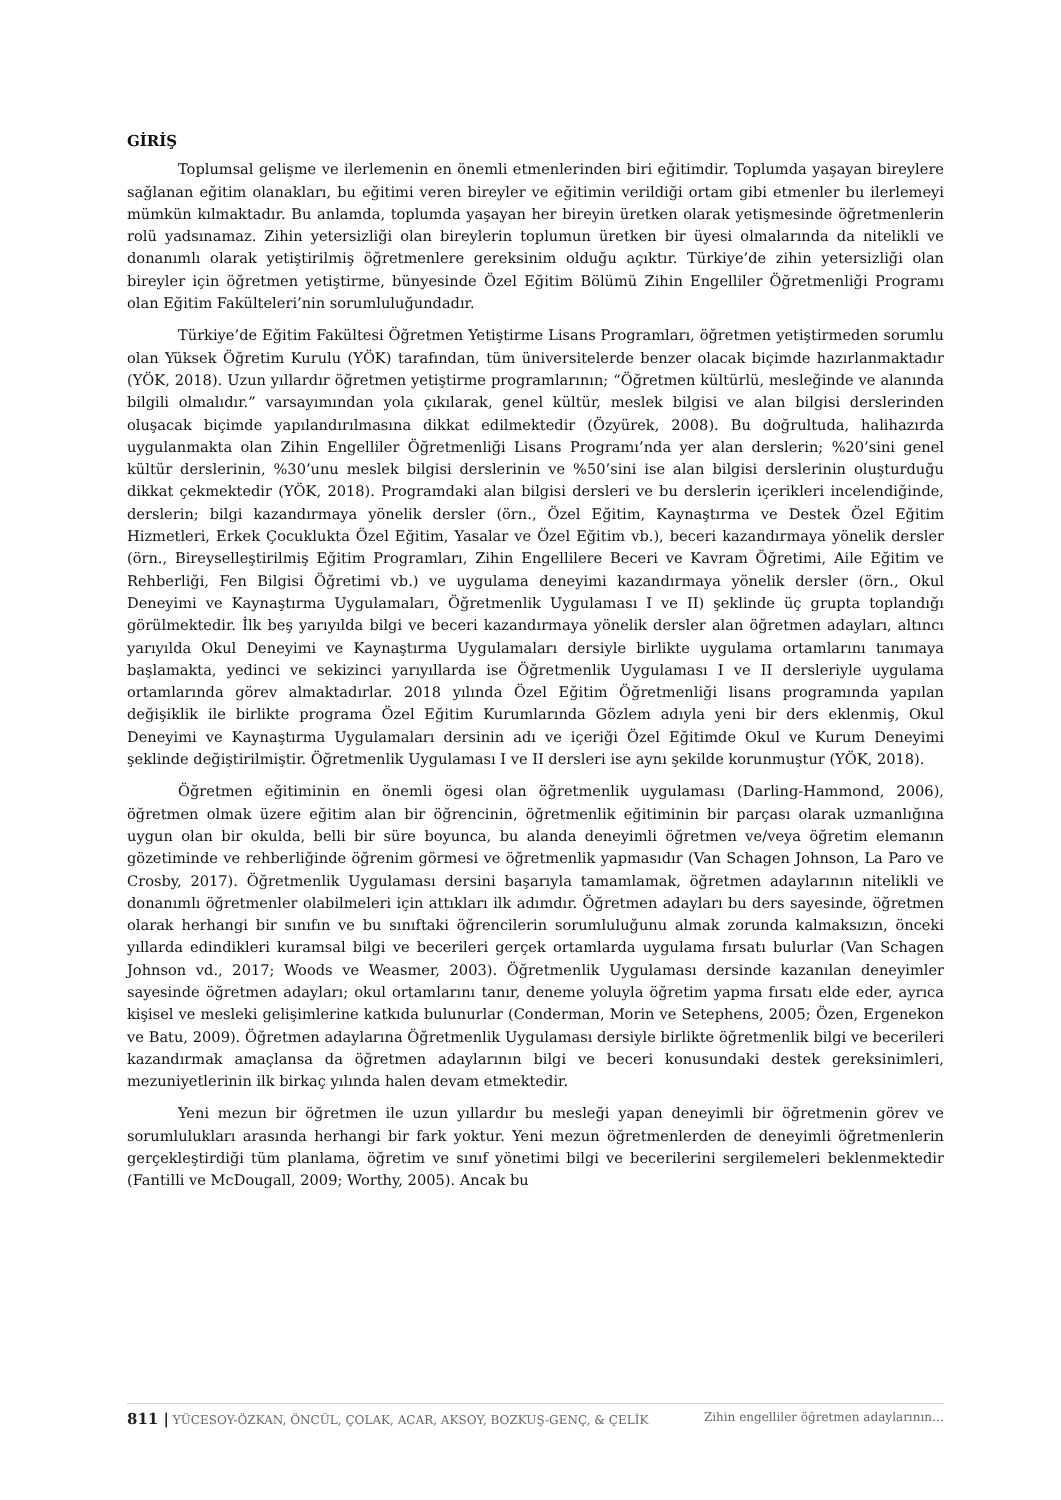GİRİŞ
Toplumsal gelişme ve ilerlemenin en önemli etmenlerinden biri eğitimdir. Toplumda yaşayan bireylere sağlanan eğitim olanakları, bu eğitimi veren bireyler ve eğitimin verildiği ortam gibi etmenler bu ilerlemeyi mümkün kılmaktadır. Bu anlamda, toplumda yaşayan her bireyin üretken olarak yetişmesinde öğretmenlerin rolü yadsınamaz. Zihin yetersizliği olan bireylerin toplumun üretken bir üyesi olmalarında da nitelikli ve donanımlı olarak yetiştirilmiş öğretmenlere gereksinim olduğu açıktır. Türkiye’de zihin yetersizliği olan bireyler için öğretmen yetiştirme, bünyesinde Özel Eğitim Bölümü Zihin Engelliler Öğretmenliği Programı olan Eğitim Fakülteleri’nin sorumluluğundadır.
Türkiye’de Eğitim Fakültesi Öğretmen Yetiştirme Lisans Programları, öğretmen yetiştirmeden sorumlu olan Yüksek Öğretim Kurulu (YÖK) tarafından, tüm üniversitelerde benzer olacak biçimde hazırlanmaktadır (YÖK, 2018). Uzun yıllardır öğretmen yetiştirme programlarının; “Öğretmen kültürlü, mesleğinde ve alanında bilgili olmalıdır.” varsayımından yola çıkılarak, genel kültür, meslek bilgisi ve alan bilgisi derslerinden oluşacak biçimde yapılandırılmasına dikkat edilmektedir (Özyürek, 2008). Bu doğrultuda, halihazırda uygulanmakta olan Zihin Engelliler Öğretmenliği Lisans Programı’nda yer alan derslerin; %20’sini genel kültür derslerinin, %30’unu meslek bilgisi derslerinin ve %50’sini ise alan bilgisi derslerinin oluşturduğu dikkat çekmektedir (YÖK, 2018). Programdaki alan bilgisi dersleri ve bu derslerin içerikleri incelendiğinde, derslerin; bilgi kazandırmaya yönelik dersler (örn., Özel Eğitim, Kaynaştırma ve Destek Özel Eğitim Hizmetleri, Erkek Çocuklukta Özel Eğitim, Yasalar ve Özel Eğitim vb.), beceri kazandırmaya yönelik dersler (örn., Bireyselleştirilmiş Eğitim Programları, Zihin Engellilere Beceri ve Kavram Öğretimi, Aile Eğitim ve Rehberliği, Fen Bilgisi Öğretimi vb.) ve uygulama deneyimi kazandırmaya yönelik dersler (örn., Okul Deneyimi ve Kaynaştırma Uygulamaları, Öğretmenlik Uygulaması I ve II) şeklinde üç grupta toplandığı görülmektedir. İlk beş yarıyılda bilgi ve beceri kazandırmaya yönelik dersler alan öğretmen adayları, altıncı yarıyılda Okul Deneyimi ve Kaynaştırma Uygulamaları dersiyle birlikte uygulama ortamlarını tanımaya başlamakta, yedinci ve sekizinci yarıyıllarda ise Öğretmenlik Uygulaması I ve II dersleriyle uygulama ortamlarında görev almaktadırlar. 2018 yılında Özel Eğitim Öğretmenliği lisans programında yapılan değişiklik ile birlikte programa Özel Eğitim Kurumlarında Gözlem adıyla yeni bir ders eklenmiş, Okul Deneyimi ve Kaynaştırma Uygulamaları dersinin adı ve içeriği Özel Eğitimde Okul ve Kurum Deneyimi şeklinde değiştirilmiştir. Öğretmenlik Uygulaması I ve II dersleri ise aynı şekilde korunmuştur (YÖK, 2018).
Öğretmen eğitiminin en önemli ögesi olan öğretmenlik uygulaması (Darling-Hammond, 2006), öğretmen olmak üzere eğitim alan bir öğrencinin, öğretmenlik eğitiminin bir parçası olarak uzmanlığına uygun olan bir okulda, belli bir süre boyunca, bu alanda deneyimli öğretmen ve/veya öğretim elemanın gözetiminde ve rehberliğinde öğrenim görmesi ve öğretmenlik yapmasıdır (Van Schagen Johnson, La Paro ve Crosby, 2017). Öğretmenlik Uygulaması dersini başarıyla tamamlamak, öğretmen adaylarının nitelikli ve donanımlı öğretmenler olabilmeleri için attıkları ilk adımdır. Öğretmen adayları bu ders sayesinde, öğretmen olarak herhangi bir sınıfın ve bu sınıftaki öğrencilerin sorumluluğunu almak zorunda kalmaksızın, önceki yıllarda edindikleri kuramsal bilgi ve becerileri gerçek ortamlarda uygulama fırsatı bulurlar (Van Schagen Johnson vd., 2017; Woods ve Weasmer, 2003). Öğretmenlik Uygulaması dersinde kazanılan deneyimler sayesinde öğretmen adayları; okul ortamlarını tanır, deneme yoluyla öğretim yapma fırsatı elde eder, ayrıca kişisel ve mesleki gelişimlerine katkıda bulunurlar (Conderman, Morin ve Setephens, 2005; Özen, Ergenekon ve Batu, 2009). Öğretmen adaylarına Öğretmenlik Uygulaması dersiyle birlikte öğretmenlik bilgi ve becerileri kazandırmak amaçlansa da öğretmen adaylarının bilgi ve beceri konusundaki destek gereksinimleri, mezuniyetlerinin ilk birkaç yılında halen devam etmektedir.
Yeni mezun bir öğretmen ile uzun yıllardır bu mesleği yapan deneyimli bir öğretmenin görev ve sorumlulukları arasında herhangi bir fark yoktur. Yeni mezun öğretmenlerden de deneyimli öğretmenlerin gerçekleştirdiği tüm planlama, öğretim ve sınıf yönetimi bilgi ve becerilerini sergilemeleri beklenmektedir (Fantilli ve McDougall, 2009; Worthy, 2005). Ancak bu
811 | YÜCESOY-ÖZKAN, ÖNCÜL, ÇOLAK, ACAR, AKSOY, BOZKUŞ-GENÇ, & ÇELİK Zihin engelliler öğretmen adaylarının…